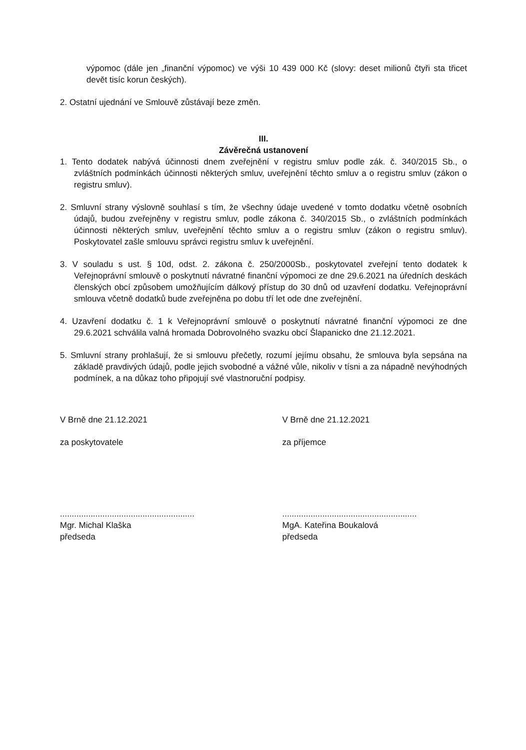výpomoc (dále jen „finanční výpomoc) ve výši 10 439 000 Kč (slovy: deset milionů čtyři sta třicet devět tisíc korun českých).
2. Ostatní ujednání ve Smlouvě zůstávají beze změn.
III.
Závěrečná ustanovení
1. Tento dodatek nabývá účinnosti dnem zveřejnění v registru smluv podle zák. č. 340/2015 Sb., o zvláštních podmínkách účinnosti některých smluv, uveřejnění těchto smluv a o registru smluv (zákon o registru smluv).
2. Smluvní strany výslovně souhlasí s tím, že všechny údaje uvedené v tomto dodatku včetně osobních údajů, budou zveřejněny v registru smluv, podle zákona č. 340/2015 Sb., o zvláštních podmínkách účinnosti některých smluv, uveřejnění těchto smluv a o registru smluv (zákon o registru smluv). Poskytovatel zašle smlouvu správci registru smluv k uveřejnění.
3. V souladu s ust. § 10d, odst. 2. zákona č. 250/2000Sb., poskytovatel zveřejní tento dodatek k Veřejnoprávní smlouvě o poskytnutí návratné finanční výpomoci ze dne 29.6.2021 na úředních deskách členských obcí způsobem umožňujícím dálkový přístup do 30 dnů od uzavření dodatku. Veřejnoprávní smlouva včetně dodatků bude zveřejněna po dobu tří let ode dne zveřejnění.
4. Uzavření dodatku č. 1 k Veřejnoprávní smlouvě o poskytnutí návratné finanční výpomoci ze dne 29.6.2021 schválila valná hromada Dobrovolného svazku obcí Šlapanicko dne 21.12.2021.
5. Smluvní strany prohlašují, že si smlouvu přečetly, rozumí jejímu obsahu, že smlouva byla sepsána na základě pravdivých údajů, podle jejich svobodné a vážné vůle, nikoliv v tísni a za nápadně nevýhodných podmínek, a na důkaz toho připojují své vlastnoruční podpisy.
V Brně dne 21.12.2021
za poskytovatele
.........................................................
Mgr. Michal Klaška
předseda
V Brně dne 21.12.2021
za příjemce
.........................................................
MgA. Kateřina Boukalová
předseda